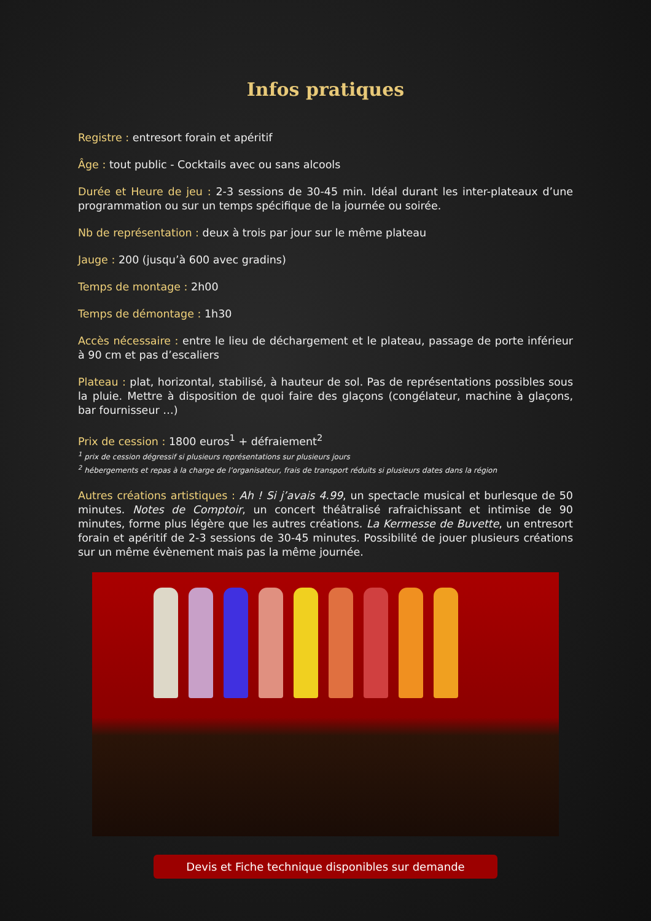Infos pratiques
Registre : entresort forain et apéritif
Âge : tout public - Cocktails avec ou sans alcools
Durée et Heure de jeu : 2-3 sessions de 30-45 min. Idéal durant les inter-plateaux d’une programmation ou sur un temps spécifique de la journée ou soirée.
Nb de représentation : deux à trois par jour sur le même plateau
Jauge : 200 (jusqu’à 600 avec gradins)
Temps de montage : 2h00
Temps de démontage : 1h30
Accès nécessaire : entre le lieu de déchargement et le plateau, passage de porte inférieur à 90 cm et pas d’escaliers
Plateau : plat, horizontal, stabilisé, à hauteur de sol. Pas de représentations possibles sous la pluie. Mettre à disposition de quoi faire des glaçons (congélateur, machine à glaçons, bar fournisseur …)
Prix de cession : 1800 euros<sup>1</sup> + défraiement<sup>2</sup>
<sup>1</sup> prix de cession dégressif si plusieurs représentations sur plusieurs jours
<sup>2</sup> hébergements et repas à la charge de l’organisateur, frais de transport réduits si plusieurs dates dans la région
Autres créations artistiques : Ah ! Si j’avais 4.99, un spectacle musical et burlesque de 50 minutes. Notes de Comptoir, un concert théâtralisé rafraichissant et intimise de 90 minutes, forme plus légère que les autres créations. La Kermesse de Buvette, un entresort forain et apéritif de 2-3 sessions de 30-45 minutes. Possibilité de jouer plusieurs créations sur un même évènement mais pas la même journée.
Devis et Fiche technique disponibles sur demande